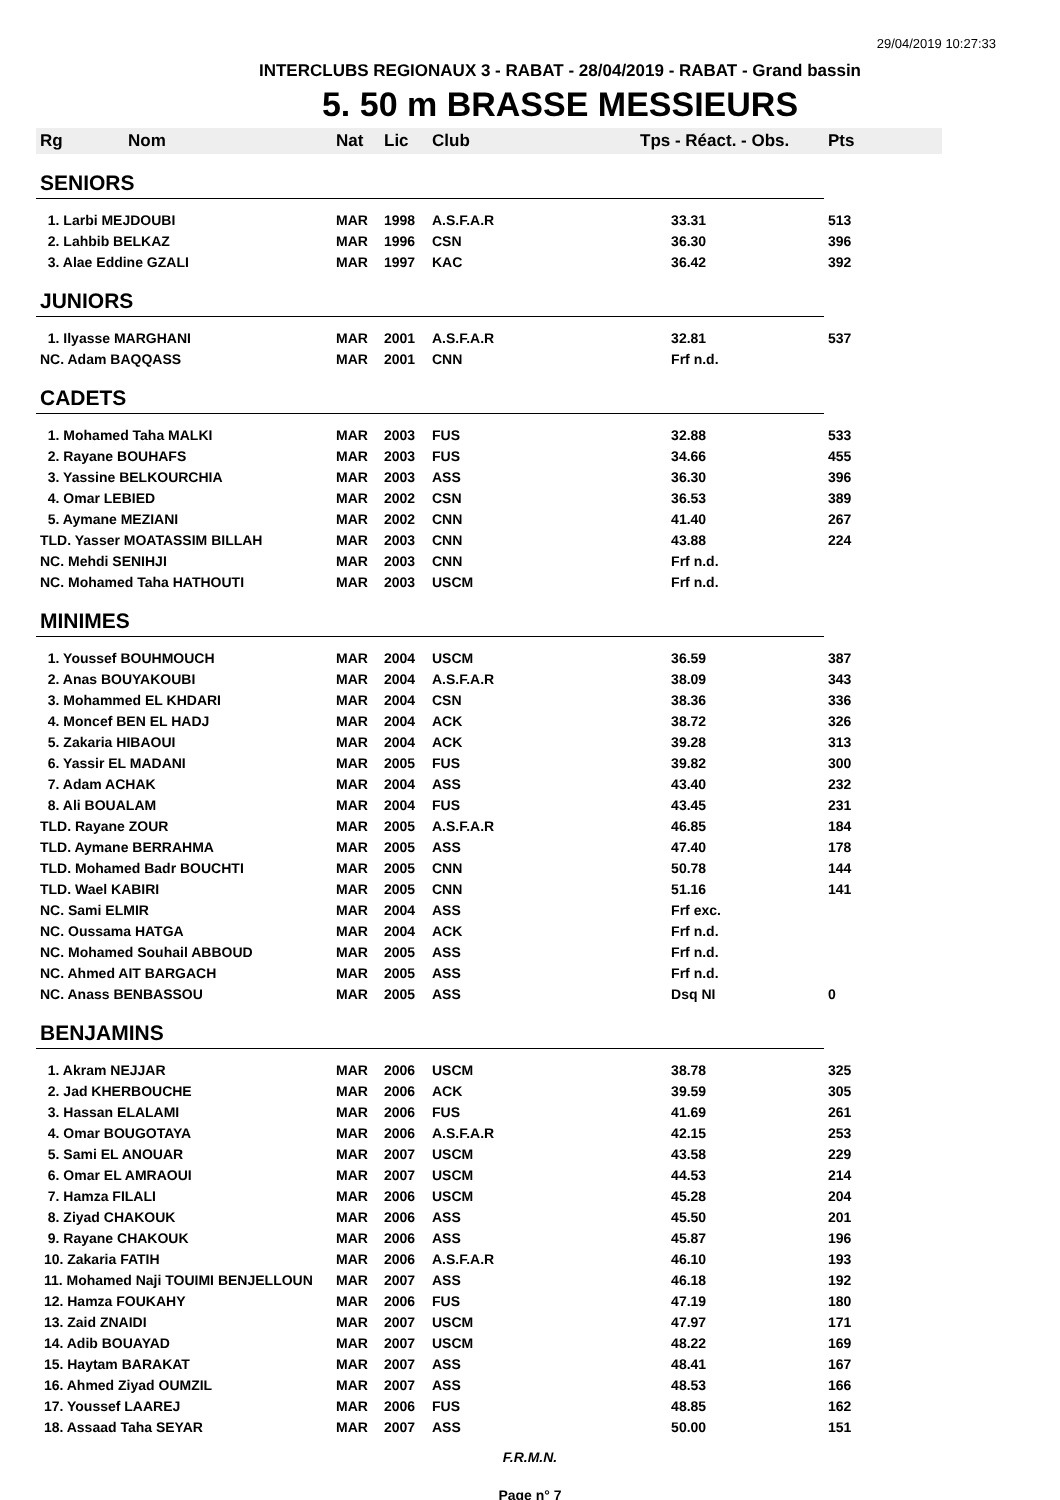29/04/2019 10:27:33
INTERCLUBS REGIONAUX 3 - RABAT - 28/04/2019 - RABAT - Grand bassin
5. 50 m BRASSE MESSIEURS
| Rg | Nom | Nat | Lic | Club | Tps - Réact. - Obs. | Pts |
| --- | --- | --- | --- | --- | --- | --- |
| SENIORS | | | | | | |
| 1. Larbi MEJDOUBI | | MAR | 1998 | A.S.F.A.R | 33.31 | 513 |
| 2. Lahbib BELKAZ | | MAR | 1996 | CSN | 36.30 | 396 |
| 3. Alae Eddine GZALI | | MAR | 1997 | KAC | 36.42 | 392 |
| JUNIORS | | | | | | |
| 1. Ilyasse MARGHANI | | MAR | 2001 | A.S.F.A.R | 32.81 | 537 |
| NC. Adam BAQQASS | | MAR | 2001 | CNN | Frf n.d. | |
| CADETS | | | | | | |
| 1. Mohamed Taha MALKI | | MAR | 2003 | FUS | 32.88 | 533 |
| 2. Rayane BOUHAFS | | MAR | 2003 | FUS | 34.66 | 455 |
| 3. Yassine BELKOURCHIA | | MAR | 2003 | ASS | 36.30 | 396 |
| 4. Omar LEBIED | | MAR | 2002 | CSN | 36.53 | 389 |
| 5. Aymane MEZIANI | | MAR | 2002 | CNN | 41.40 | 267 |
| TLD. Yasser MOATASSIM BILLAH | | MAR | 2003 | CNN | 43.88 | 224 |
| NC. Mehdi SENIHJI | | MAR | 2003 | CNN | Frf n.d. | |
| NC. Mohamed Taha HATHOUTI | | MAR | 2003 | USCM | Frf n.d. | |
| MINIMES | | | | | | |
| 1. Youssef BOUHMOUCH | | MAR | 2004 | USCM | 36.59 | 387 |
| 2. Anas BOUYAKOUBI | | MAR | 2004 | A.S.F.A.R | 38.09 | 343 |
| 3. Mohammed EL KHDARI | | MAR | 2004 | CSN | 38.36 | 336 |
| 4. Moncef BEN EL HADJ | | MAR | 2004 | ACK | 38.72 | 326 |
| 5. Zakaria HIBAOUI | | MAR | 2004 | ACK | 39.28 | 313 |
| 6. Yassir EL MADANI | | MAR | 2005 | FUS | 39.82 | 300 |
| 7. Adam ACHAK | | MAR | 2004 | ASS | 43.40 | 232 |
| 8. Ali BOUALAM | | MAR | 2004 | FUS | 43.45 | 231 |
| TLD. Rayane ZOUR | | MAR | 2005 | A.S.F.A.R | 46.85 | 184 |
| TLD. Aymane BERRAHMA | | MAR | 2005 | ASS | 47.40 | 178 |
| TLD. Mohamed Badr BOUCHTI | | MAR | 2005 | CNN | 50.78 | 144 |
| TLD. Wael KABIRI | | MAR | 2005 | CNN | 51.16 | 141 |
| NC. Sami ELMIR | | MAR | 2004 | ASS | Frf exc. | |
| NC. Oussama HATGA | | MAR | 2004 | ACK | Frf n.d. | |
| NC. Mohamed Souhail ABBOUD | | MAR | 2005 | ASS | Frf n.d. | |
| NC. Ahmed AIT BARGACH | | MAR | 2005 | ASS | Frf n.d. | |
| NC. Anass BENBASSOU | | MAR | 2005 | ASS | Dsq NI | 0 |
| BENJAMINS | | | | | | |
| 1. Akram NEJJAR | | MAR | 2006 | USCM | 38.78 | 325 |
| 2. Jad KHERBOUCHE | | MAR | 2006 | ACK | 39.59 | 305 |
| 3. Hassan ELALAMI | | MAR | 2006 | FUS | 41.69 | 261 |
| 4. Omar BOUGOTAYA | | MAR | 2006 | A.S.F.A.R | 42.15 | 253 |
| 5. Sami EL ANOUAR | | MAR | 2007 | USCM | 43.58 | 229 |
| 6. Omar EL AMRAOUI | | MAR | 2007 | USCM | 44.53 | 214 |
| 7. Hamza FILALI | | MAR | 2006 | USCM | 45.28 | 204 |
| 8. Ziyad CHAKOUK | | MAR | 2006 | ASS | 45.50 | 201 |
| 9. Rayane CHAKOUK | | MAR | 2006 | ASS | 45.87 | 196 |
| 10. Zakaria FATIH | | MAR | 2006 | A.S.F.A.R | 46.10 | 193 |
| 11. Mohamed Naji TOUIMI BENJELLOUN | | MAR | 2007 | ASS | 46.18 | 192 |
| 12. Hamza FOUKAHY | | MAR | 2006 | FUS | 47.19 | 180 |
| 13. Zaid ZNAIDI | | MAR | 2007 | USCM | 47.97 | 171 |
| 14. Adib BOUAYAD | | MAR | 2007 | USCM | 48.22 | 169 |
| 15. Haytam BARAKAT | | MAR | 2007 | ASS | 48.41 | 167 |
| 16. Ahmed Ziyad OUMZIL | | MAR | 2007 | ASS | 48.53 | 166 |
| 17. Youssef LAAREJ | | MAR | 2006 | FUS | 48.85 | 162 |
| 18. Assaad Taha SEYAR | | MAR | 2007 | ASS | 50.00 | 151 |
F.R.M.N.
Page n° 7